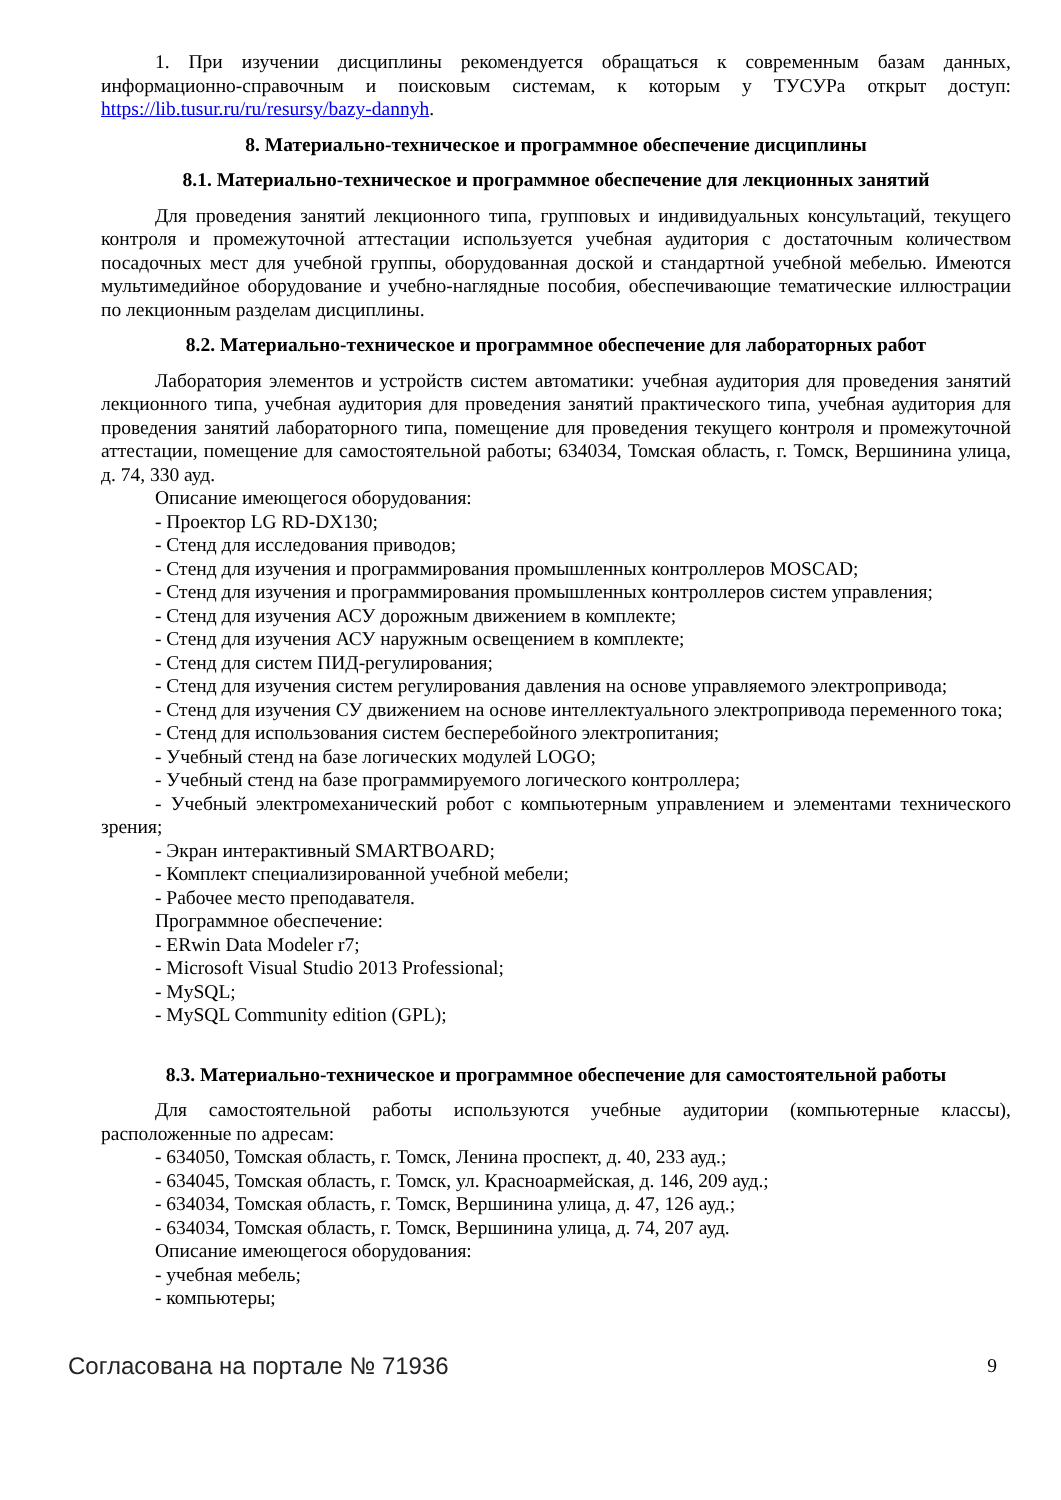1. При изучении дисциплины рекомендуется обращаться к современным базам данных, информационно-справочным и поисковым системам, к которым у ТУСУРа открыт доступ: https://lib.tusur.ru/ru/resursy/bazy-dannyh.
8. Материально-техническое и программное обеспечение дисциплины
8.1. Материально-техническое и программное обеспечение для лекционных занятий
Для проведения занятий лекционного типа, групповых и индивидуальных консультаций, текущего контроля и промежуточной аттестации используется учебная аудитория с достаточным количеством посадочных мест для учебной группы, оборудованная доской и стандартной учебной мебелью. Имеются мультимедийное оборудование и учебно-наглядные пособия, обеспечивающие тематические иллюстрации по лекционным разделам дисциплины.
8.2. Материально-техническое и программное обеспечение для лабораторных работ
Лаборатория элементов и устройств систем автоматики: учебная аудитория для проведения занятий лекционного типа, учебная аудитория для проведения занятий практического типа, учебная аудитория для проведения занятий лабораторного типа, помещение для проведения текущего контроля и промежуточной аттестации, помещение для самостоятельной работы; 634034, Томская область, г. Томск, Вершинина улица, д. 74, 330 ауд.
Описание имеющегося оборудования:
- Проектор LG RD-DX130;
- Стенд для исследования приводов;
- Стенд для изучения и программирования промышленных контроллеров MOSCAD;
- Стенд для изучения и программирования промышленных контроллеров систем управления;
- Стенд для изучения АСУ дорожным движением в комплекте;
- Стенд для изучения АСУ наружным освещением в комплекте;
- Стенд для систем ПИД-регулирования;
- Стенд для изучения систем регулирования давления на основе управляемого электропривода;
- Стенд для изучения СУ движением на основе интеллектуального электропривода переменного тока;
- Стенд для использования систем бесперебойного электропитания;
- Учебный стенд на базе логических модулей LOGO;
- Учебный стенд на базе программируемого логического контроллера;
- Учебный электромеханический робот с компьютерным управлением и элементами технического зрения;
- Экран интерактивный SMARTBOARD;
- Комплект специализированной учебной мебели;
- Рабочее место преподавателя.
Программное обеспечение:
- ERwin Data Modeler r7;
- Microsoft Visual Studio 2013 Professional;
- MySQL;
- MySQL Community edition (GPL);
8.3. Материально-техническое и программное обеспечение для самостоятельной работы
Для самостоятельной работы используются учебные аудитории (компьютерные классы), расположенные по адресам:
- 634050, Томская область, г. Томск, Ленина проспект, д. 40, 233 ауд.;
- 634045, Томская область, г. Томск, ул. Красноармейская, д. 146, 209 ауд.;
- 634034, Томская область, г. Томск, Вершинина улица, д. 47, 126 ауд.;
- 634034, Томская область, г. Томск, Вершинина улица, д. 74, 207 ауд.
Описание имеющегося оборудования:
- учебная мебель;
- компьютеры;
Согласована на портале № 71936 9